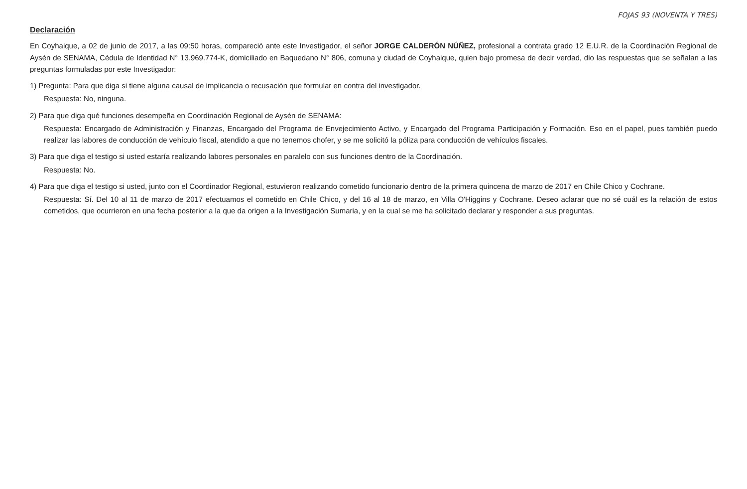FOJAS 93 (NOVENTA Y TRES)
Declaración
En Coyhaique, a 02 de junio de 2017, a las 09:50 horas, compareció ante este Investigador, el señor JORGE CALDERÓN NÚÑEZ, profesional a contrata grado 12 E.U.R. de la Coordinación Regional de Aysén de SENAMA, Cédula de Identidad N° 13.969.774-K, domiciliado en Baquedano N° 806, comuna y ciudad de Coyhaique, quien bajo promesa de decir verdad, dio las respuestas que se señalan a las preguntas formuladas por este Investigador:
1) Pregunta: Para que diga si tiene alguna causal de implicancia o recusación que formular en contra del investigador.
Respuesta: No, ninguna.
2) Para que diga qué funciones desempeña en Coordinación Regional de Aysén de SENAMA:
Respuesta: Encargado de Administración y Finanzas, Encargado del Programa de Envejecimiento Activo, y Encargado del Programa Participación y Formación. Eso en el papel, pues también puedo realizar las labores de conducción de vehículo fiscal, atendido a que no tenemos chofer, y se me solicitó la póliza para conducción de vehículos fiscales.
3) Para que diga el testigo si usted estaría realizando labores personales en paralelo con sus funciones dentro de la Coordinación.
Respuesta: No.
4) Para que diga el testigo si usted, junto con el Coordinador Regional, estuvieron realizando cometido funcionario dentro de la primera quincena de marzo de 2017 en Chile Chico y Cochrane.
Respuesta: Sí. Del 10 al 11 de marzo de 2017 efectuamos el cometido en Chile Chico, y del 16 al 18 de marzo, en Villa O'Higgins y Cochrane. Deseo aclarar que no sé cuál es la relación de estos cometidos, que ocurrieron en una fecha posterior a la que da origen a la Investigación Sumaria, y en la cual se me ha solicitado declarar y responder a sus preguntas.